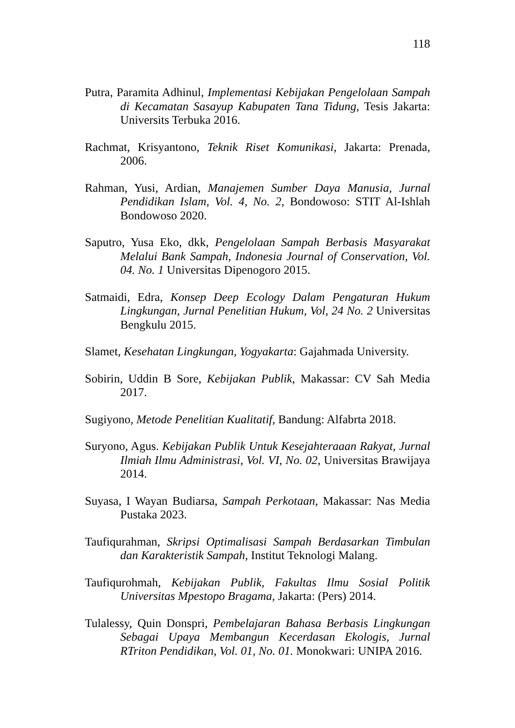118
Putra, Paramita Adhinul, Implementasi Kebijakan Pengelolaan Sampah di Kecamatan Sasayup Kabupaten Tana Tidung, Tesis Jakarta: Universits Terbuka 2016.
Rachmat, Krisyantono, Teknik Riset Komunikasi, Jakarta: Prenada, 2006.
Rahman, Yusi, Ardian, Manajemen Sumber Daya Manusia, Jurnal Pendidikan Islam, Vol. 4, No. 2, Bondowoso: STIT Al-Ishlah Bondowoso 2020.
Saputro, Yusa Eko, dkk, Pengelolaan Sampah Berbasis Masyarakat Melalui Bank Sampah, Indonesia Journal of Conservation, Vol. 04. No. 1 Universitas Dipenogoro 2015.
Satmaidi, Edra, Konsep Deep Ecology Dalam Pengaturan Hukum Lingkungan, Jurnal Penelitian Hukum, Vol, 24 No. 2 Universitas Bengkulu 2015.
Slamet, Kesehatan Lingkungan, Yogyakarta: Gajahmada University.
Sobirin, Uddin B Sore, Kebijakan Publik, Makassar: CV Sah Media 2017.
Sugiyono, Metode Penelitian Kualitatif, Bandung: Alfabrta 2018.
Suryono, Agus. Kebijakan Publik Untuk Kesejahteraaan Rakyat, Jurnal Ilmiah Ilmu Administrasi, Vol. VI, No. 02, Universitas Brawijaya 2014.
Suyasa, I Wayan Budiarsa, Sampah Perkotaan, Makassar: Nas Media Pustaka 2023.
Taufiqurahman, Skripsi Optimalisasi Sampah Berdasarkan Timbulan dan Karakteristik Sampah, Institut Teknologi Malang.
Taufiqurohmah, Kebijakan Publik, Fakultas Ilmu Sosial Politik Universitas Mpestopo Bragama, Jakarta: (Pers) 2014.
Tulalessy, Quin Donspri, Pembelajaran Bahasa Berbasis Lingkungan Sebagai Upaya Membangun Kecerdasan Ekologis, Jurnal RTriton Pendidikan, Vol. 01, No. 01. Monokwari: UNIPA 2016.